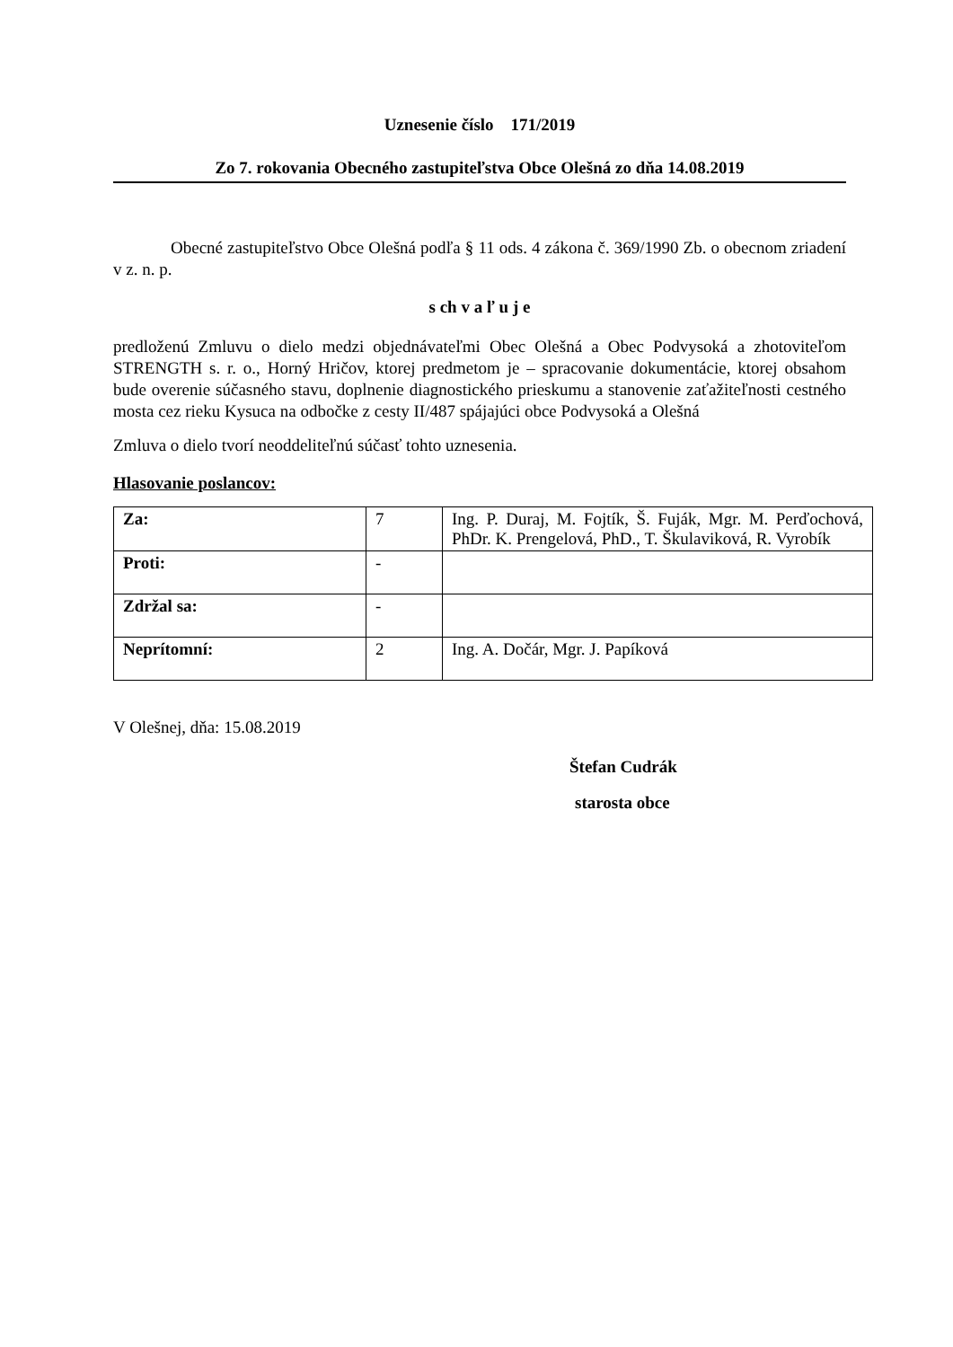Uznesenie číslo 171/2019
Zo 7. rokovania Obecného zastupiteľstva Obce Olešná zo dňa 14.08.2019
Obecné zastupiteľstvo Obce Olešná podľa § 11 ods. 4 zákona č. 369/1990 Zb. o obecnom zriadení v z. n. p.
s ch v a ľ u j e
predloženú Zmluvu o dielo medzi objednávateľmi Obec Olešná a Obec Podvysoká a zhotoviteľom STRENGTH s. r. o., Horný Hričov, ktorej predmetom je – spracovanie dokumentácie, ktorej obsahom bude overenie súčasného stavu, doplnenie diagnostického prieskumu a stanovenie zaťažiteľnosti cestného mosta cez rieku Kysuca na odbočke z cesty II/487 spájajúci obce Podvysoká a Olešná
Zmluva o dielo tvorí neoddeliteľnú súčasť tohto uznesenia.
Hlasovanie poslancov:
| Za: | 7 | Ing. P. Duraj, M. Fojtík, Š. Fuják, Mgr. M. Perďochová, PhDr. K. Prengelová, PhD., T. Škulaviková, R. Vyrobík |
| Proti: | - | |
| Zdržal sa: | - | |
| Neprítomní: | 2 | Ing. A. Dočár, Mgr. J. Papíková |
V Olešnej, dňa: 15.08.2019
Štefan Cudrák
starosta obce